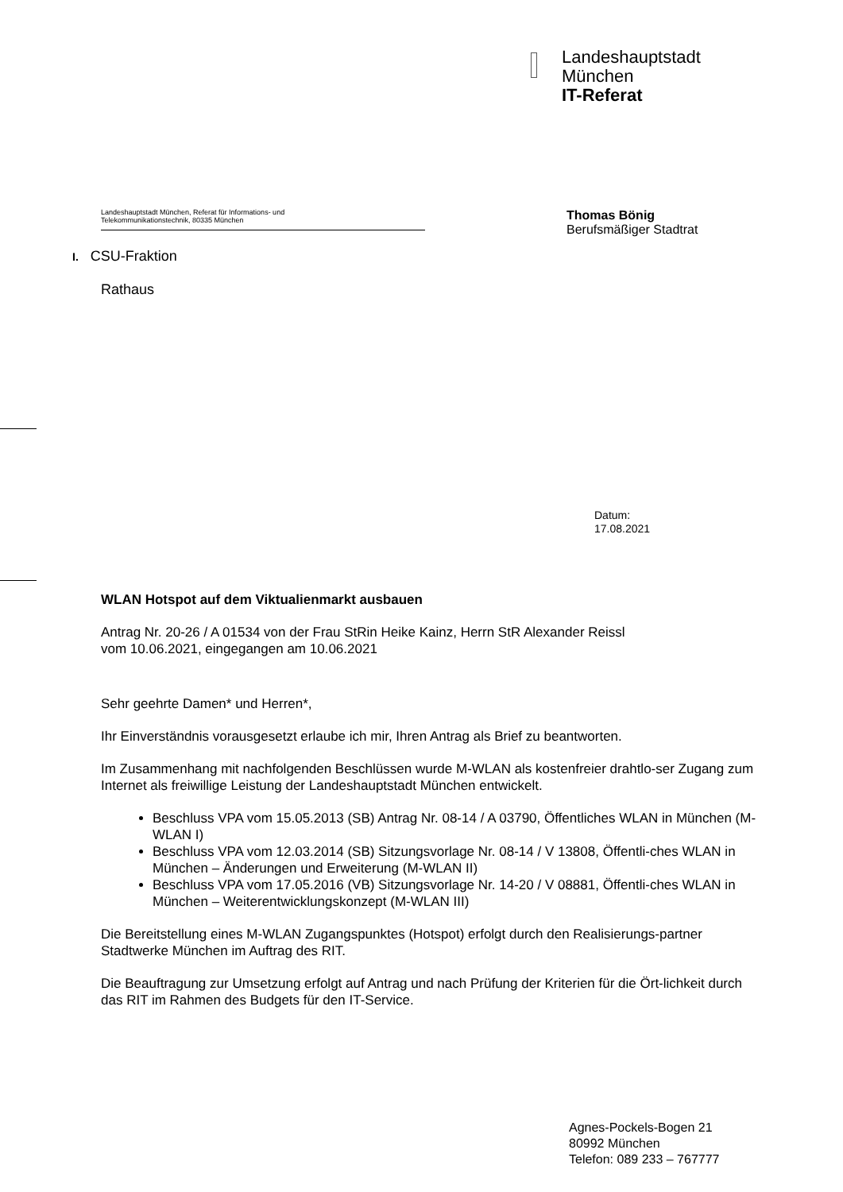Landeshauptstadt
München
IT-Referat
Landeshauptstadt München, Referat für Informations- und
Telekommunikationstechnik, 80335 München
Thomas Bönig
Berufsmäßiger Stadtrat
I. CSU-Fraktion
Rathaus
Datum:
17.08.2021
WLAN Hotspot auf dem Viktualienmarkt ausbauen
Antrag Nr. 20-26 / A 01534 von der Frau StRin Heike Kainz, Herrn StR Alexander Reissl
vom 10.06.2021, eingegangen am 10.06.2021
Sehr geehrte Damen* und Herren*,
Ihr Einverständnis vorausgesetzt erlaube ich mir, Ihren Antrag als Brief zu beantworten.
Im Zusammenhang mit nachfolgenden Beschlüssen wurde M-WLAN als kostenfreier drahtlo-ser Zugang zum Internet als freiwillige Leistung der Landeshauptstadt München entwickelt.
Beschluss VPA vom 15.05.2013 (SB) Antrag Nr. 08-14 / A 03790, Öffentliches WLAN in München (M-WLAN I)
Beschluss VPA vom 12.03.2014 (SB) Sitzungsvorlage Nr. 08-14 / V 13808, Öffentli-ches WLAN in München – Änderungen und Erweiterung (M-WLAN II)
Beschluss VPA vom 17.05.2016 (VB) Sitzungsvorlage Nr. 14-20 / V 08881, Öffentli-ches WLAN in München – Weiterentwicklungskonzept (M-WLAN III)
Die Bereitstellung eines M-WLAN Zugangspunktes (Hotspot) erfolgt durch den Realisierungs-partner Stadtwerke München im Auftrag des RIT.
Die Beauftragung zur Umsetzung erfolgt auf Antrag und nach Prüfung der Kriterien für die Ört-lichkeit durch das RIT im Rahmen des Budgets für den IT-Service.
Agnes-Pockels-Bogen 21
80992 München
Telefon: 089 233 – 767777